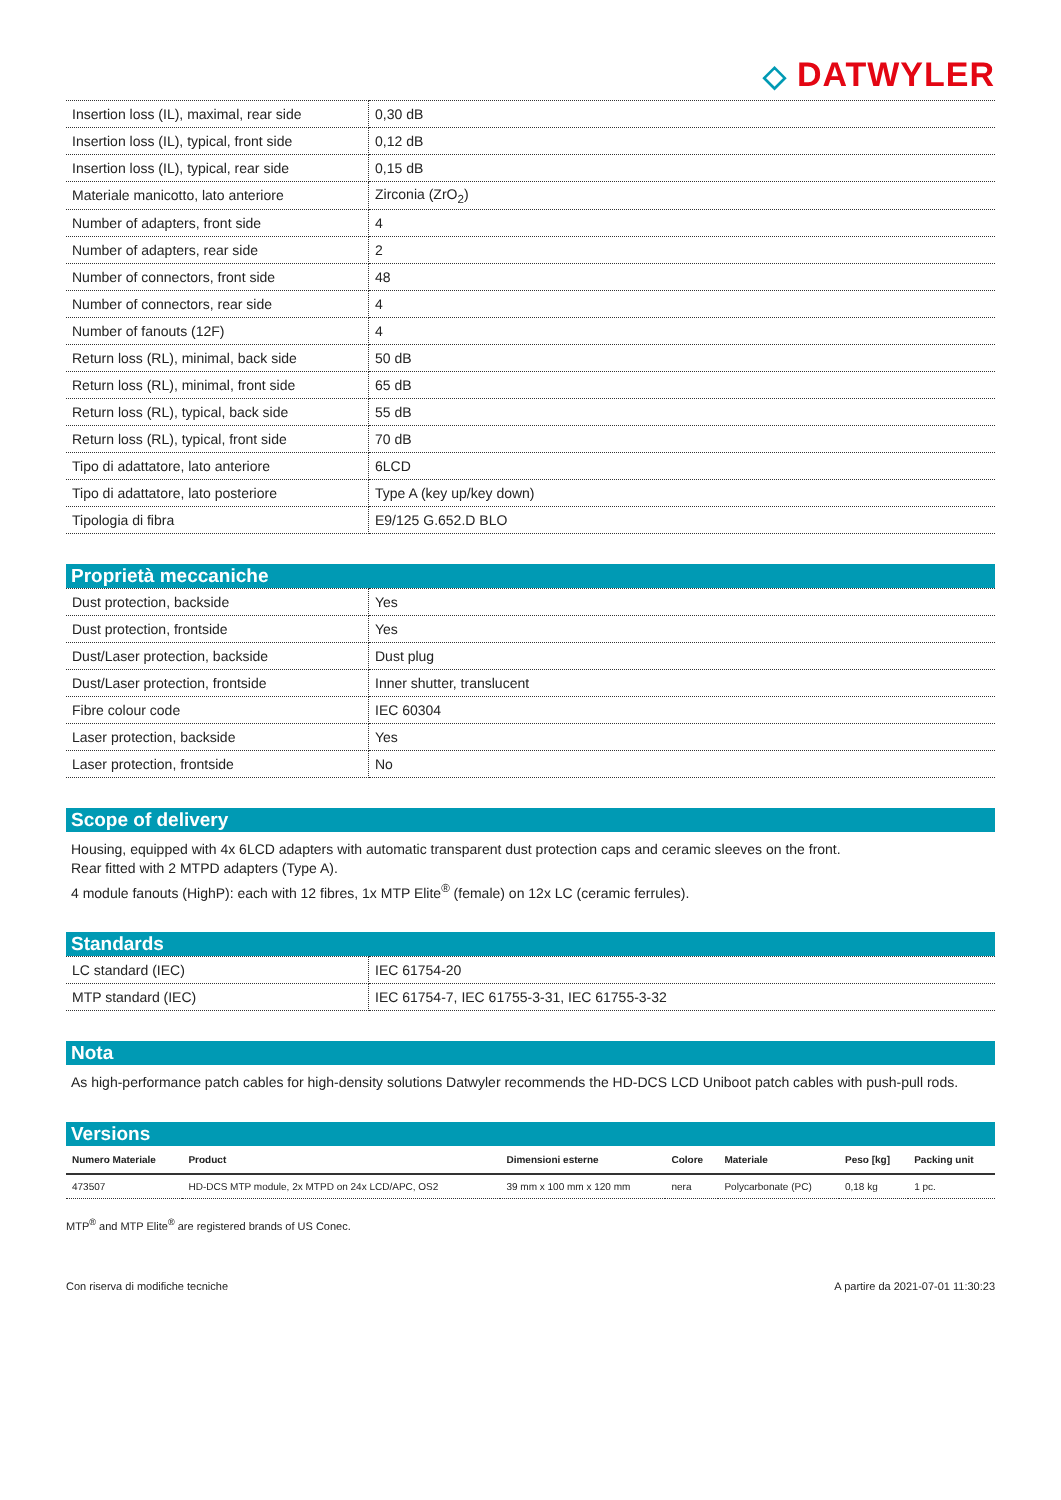◇ DATWYLER
| Insertion loss (IL), maximal, rear side | 0,30 dB |
| Insertion loss (IL), typical, front side | 0,12 dB |
| Insertion loss (IL), typical, rear side | 0,15 dB |
| Materiale manicotto, lato anteriore | Zirconia (ZrO<sub>2</sub>) |
| Number of adapters, front side | 4 |
| Number of adapters, rear side | 2 |
| Number of connectors, front side | 48 |
| Number of connectors, rear side | 4 |
| Number of fanouts (12F) | 4 |
| Return loss (RL), minimal, back side | 50 dB |
| Return loss (RL), minimal, front side | 65 dB |
| Return loss (RL), typical, back side | 55 dB |
| Return loss (RL), typical, front side | 70 dB |
| Tipo di adattatore, lato anteriore | 6LCD |
| Tipo di adattatore, lato posteriore | Type A (key up/key down) |
| Tipologia di fibra | E9/125 G.652.D BLO |
Proprietà meccaniche
| Dust protection, backside | Yes |
| Dust protection, frontside | Yes |
| Dust/Laser protection, backside | Dust plug |
| Dust/Laser protection, frontside | Inner shutter, translucent |
| Fibre colour code | IEC 60304 |
| Laser protection, backside | Yes |
| Laser protection, frontside | No |
Scope of delivery
Housing, equipped with 4x 6LCD adapters with automatic transparent dust protection caps and ceramic sleeves on the front.
Rear fitted with 2 MTPD adapters (Type A).
4 module fanouts (HighP): each with 12 fibres, 1x MTP Elite<sup>®</sup> (female) on 12x LC (ceramic ferrules).
Standards
| LC standard (IEC) | IEC 61754-20 |
| MTP standard (IEC) | IEC 61754-7, IEC 61755-3-31, IEC 61755-3-32 |
Nota
As high-performance patch cables for high-density solutions Datwyler recommends the HD-DCS LCD Uniboot patch cables with push-pull rods.
Versions
| Numero Materiale | Product | Dimensioni esterne | Colore | Materiale | Peso [kg] | Packing unit |
| --- | --- | --- | --- | --- | --- | --- |
| 473507 | HD-DCS MTP module, 2x MTPD on 24x LCD/APC, OS2 | 39 mm x 100 mm x 120 mm | nera | Polycarbonate (PC) | 0,18 kg | 1 pc. |
MTP<sup>®</sup> and MTP Elite<sup>®</sup> are registered brands of US Conec.
Con riserva di modifiche tecniche A partire da 2021-07-01 11:30:23